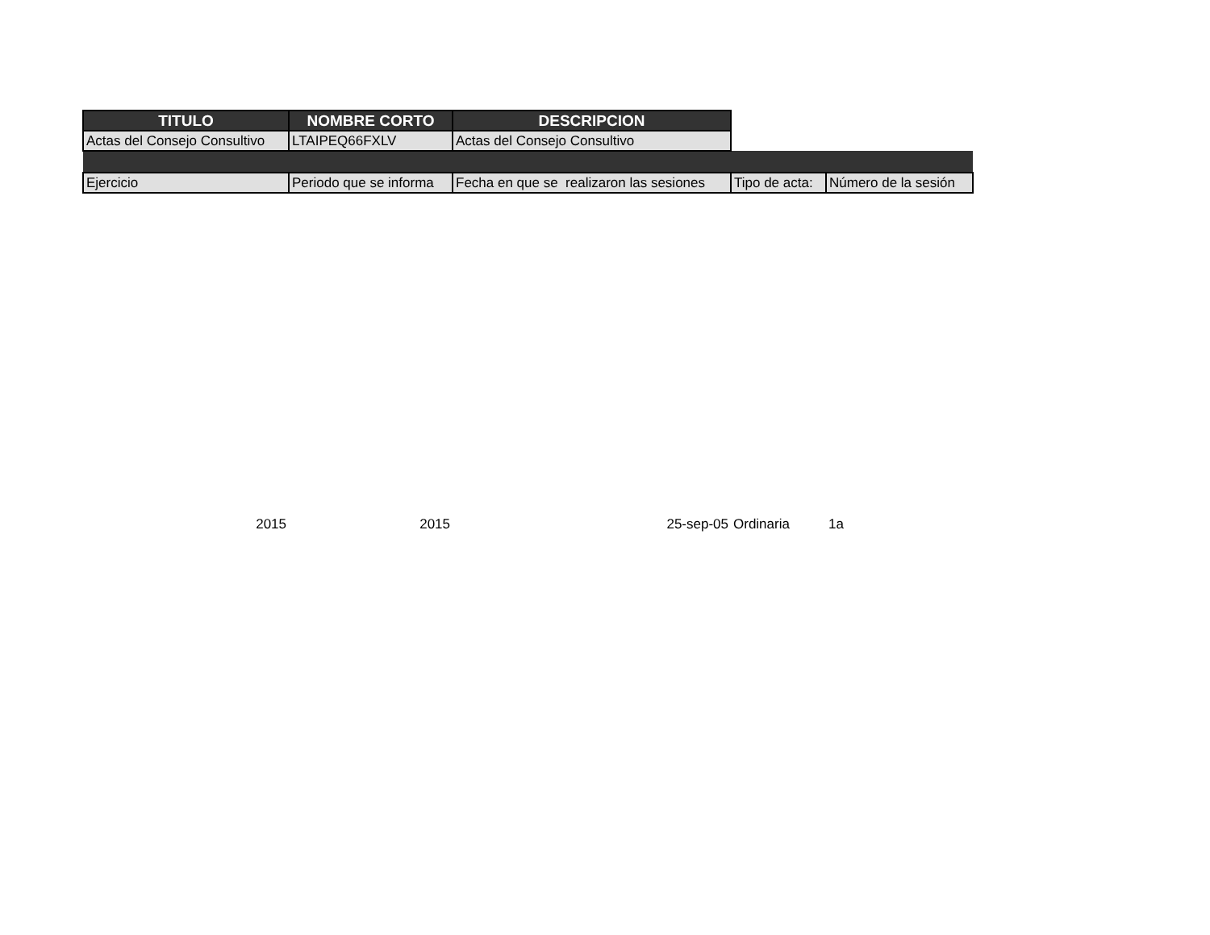| TITULO | NOMBRE CORTO | DESCRIPCION | | |
| --- | --- | --- | --- | --- |
| Actas del Consejo Consultivo | LTAIPEQ66FXLV | Actas del Consejo Consultivo | | |
| Ejercicio | Periodo que se informa | Fecha en que se realizaron las sesiones | Tipo de acta: | Número de la sesión |
| 2015 | 2015 | 25-sep-05 | Ordinaria | 1a |